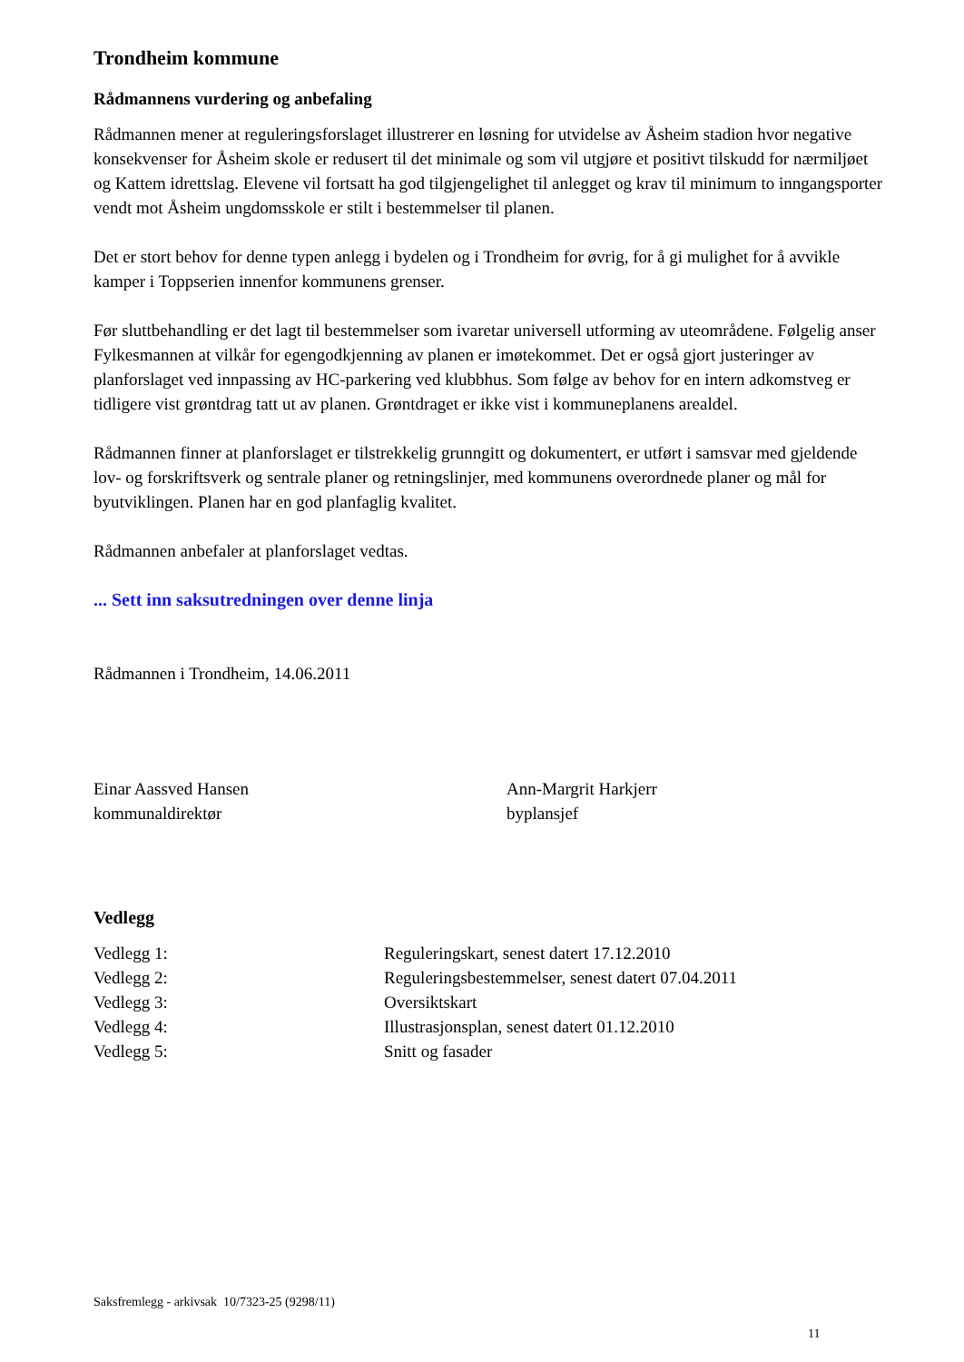Trondheim kommune
Rådmannens vurdering og anbefaling
Rådmannen mener at reguleringsforslaget illustrerer en løsning for utvidelse av Åsheim stadion hvor negative konsekvenser for Åsheim skole er redusert til det minimale og som vil utgjøre et positivt tilskudd for nærmiljøet og Kattem idrettslag. Elevene vil fortsatt ha god tilgjengelighet til anlegget og krav til minimum to inngangsporter vendt mot Åsheim ungdomsskole er stilt i bestemmelser til planen.
Det er stort behov for denne typen anlegg i bydelen og i Trondheim for øvrig, for å gi mulighet for å avvikle kamper i Toppserien innenfor kommunens grenser.
Før sluttbehandling er det lagt til bestemmelser som ivaretar universell utforming av uteområdene. Følgelig anser Fylkesmannen at vilkår for egengodkjenning av planen er imøtekommet. Det er også gjort justeringer av planforslaget ved innpassing av HC-parkering ved klubbhus. Som følge av behov for en intern adkomstveg er tidligere vist grøntdrag tatt ut av planen. Grøntdraget er ikke vist i kommuneplanens arealdel.
Rådmannen finner at planforslaget er tilstrekkelig grunngitt og dokumentert, er utført i samsvar med gjeldende lov- og forskriftsverk og sentrale planer og retningslinjer, med kommunens overordnede planer og mål for byutviklingen. Planen har en god planfaglig kvalitet.
Rådmannen anbefaler at planforslaget vedtas.
... Sett inn saksutredningen over denne linja
Rådmannen i Trondheim, 14.06.2011
Einar Aassved Hansen
kommunaldirektør
Ann-Margrit Harkjerr
byplansjef
Vedlegg
| Vedlegg 1: | Reguleringskart, senest datert 17.12.2010 |
| Vedlegg 2: | Reguleringsbestemmelser, senest datert 07.04.2011 |
| Vedlegg 3: | Oversiktskart |
| Vedlegg 4: | Illustrasjonsplan, senest datert 01.12.2010 |
| Vedlegg 5: | Snitt og fasader |
Saksfremlegg - arkivsak 10/7323-25 (9298/11)
11